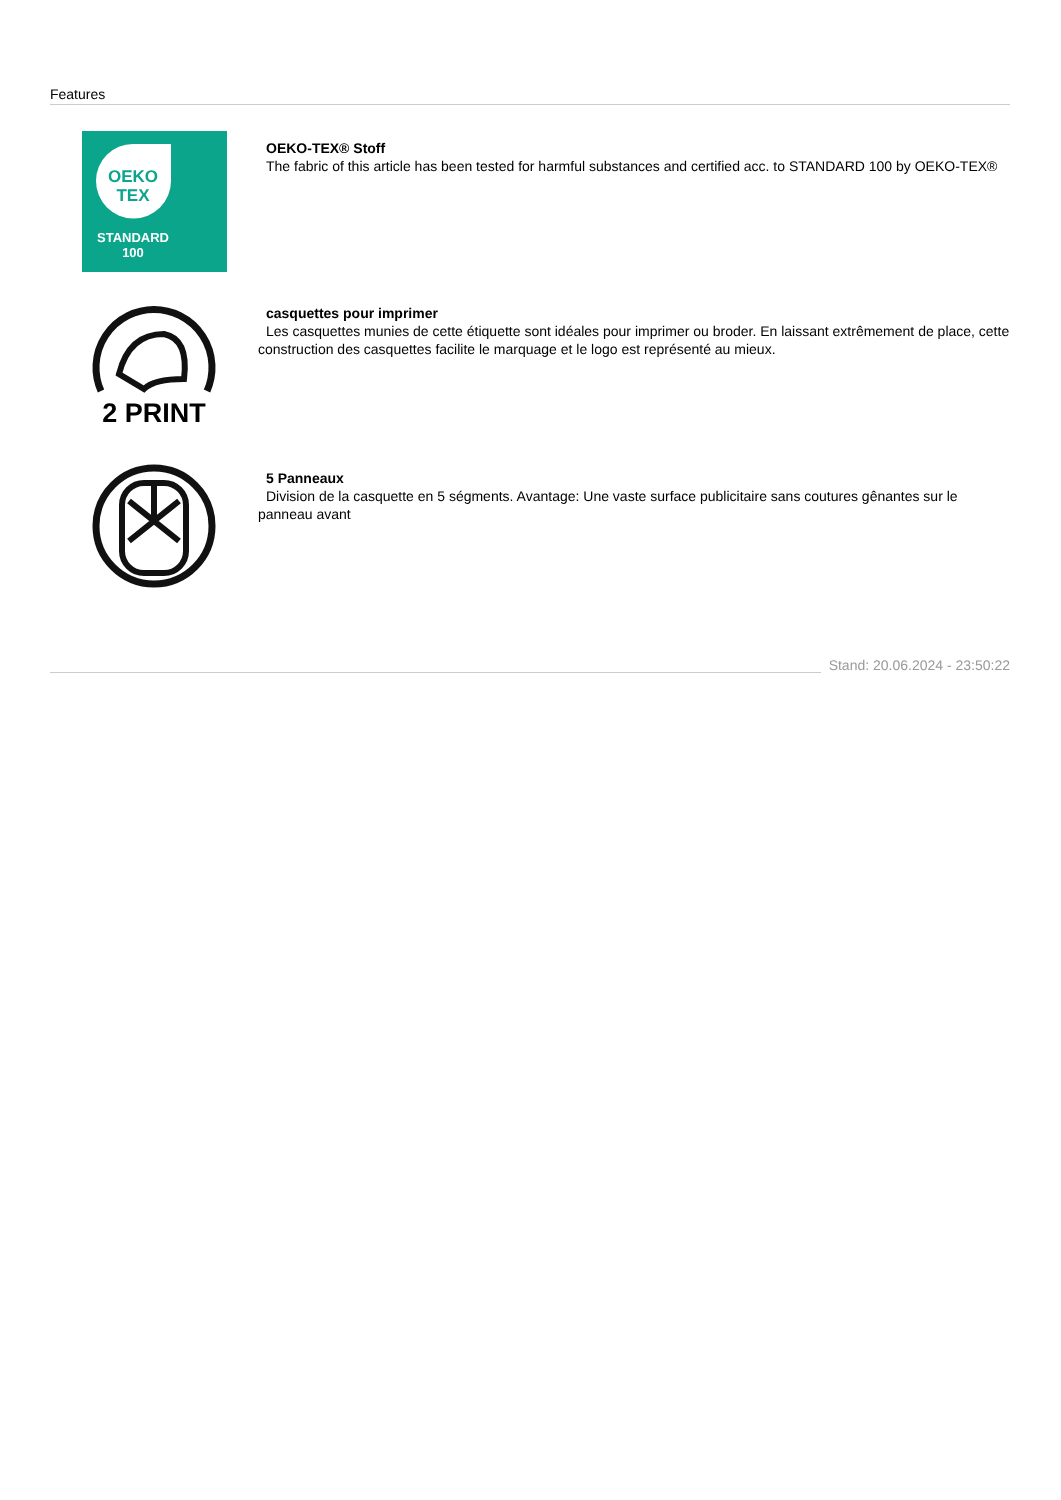Features
OEKO
TEX
STANDARD
100
OEKO-TEX® Stoff
The fabric of this article has been tested for harmful substances and certified acc. to STANDARD 100 by OEKO-TEX®
2 PRINT
casquettes pour imprimer
Les casquettes munies de cette étiquette sont idéales pour imprimer ou broder. En laissant extrêmement de place, cette construction des casquettes facilite le marquage et le logo est représenté au mieux.
5 Panneaux
Division de la casquette en 5 ségments. Avantage: Une vaste surface publicitaire sans coutures gênantes sur le panneau avant
Stand: 20.06.2024 - 23:50:22